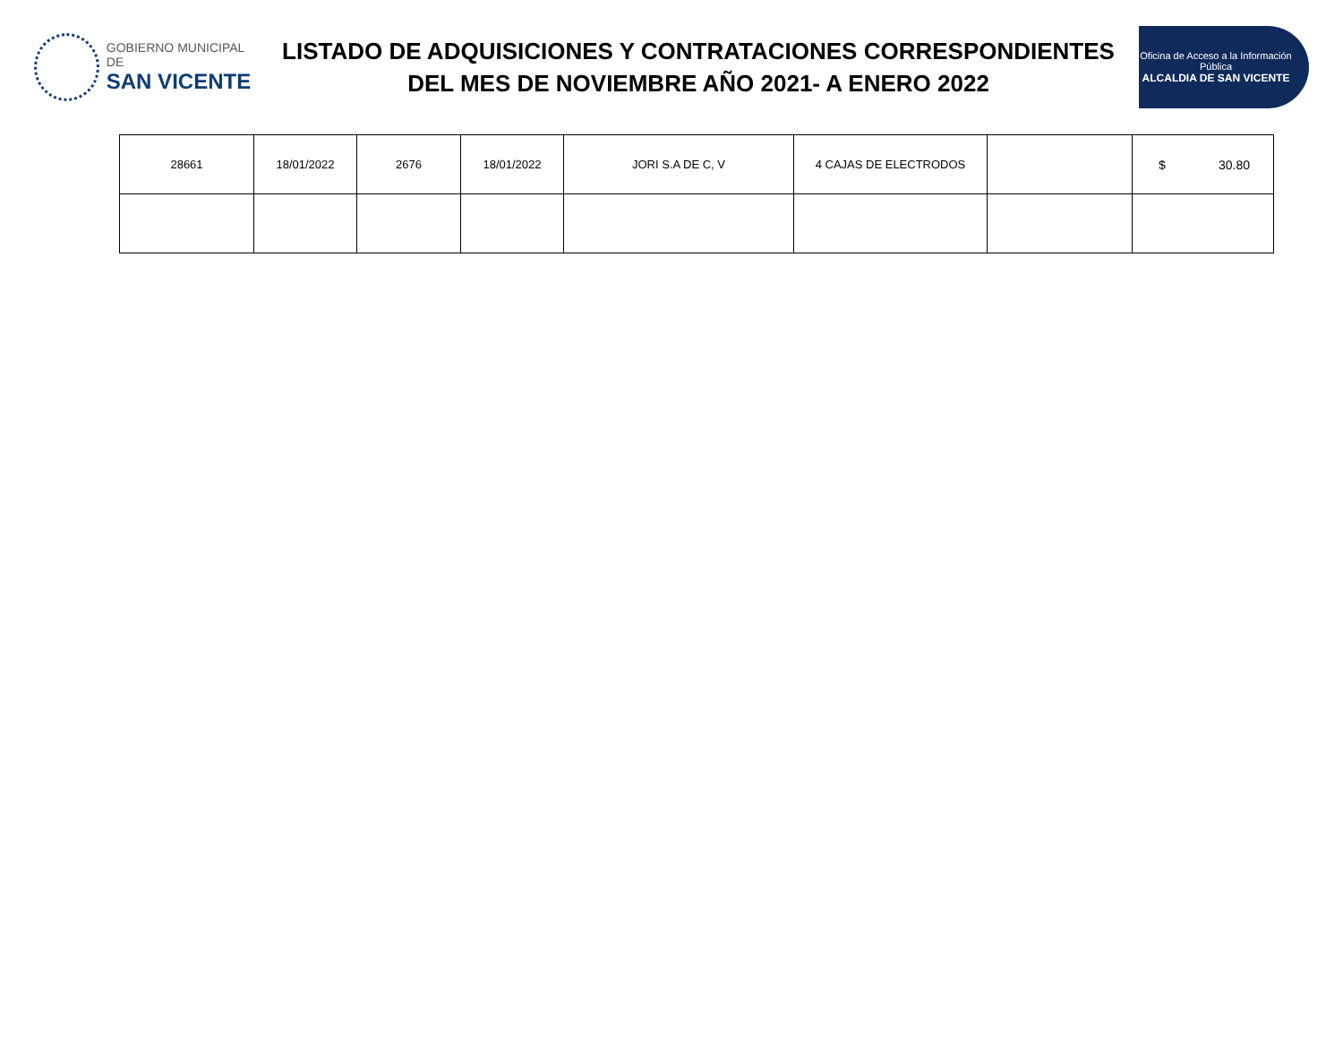GOBIERNO MUNICIPAL DE
SAN VICENTE
LISTADO DE ADQUISICIONES Y CONTRATACIONES CORRESPONDIENTES
DEL MES DE NOVIEMBRE AÑO 2021- A ENERO 2022
Oficina de Acceso a la Información Pública
ALCALDIA DE SAN VICENTE
| 28661 | 18/01/2022 | 2676 | 18/01/2022 | JORI S.A DE C, V | 4 CAJAS DE ELECTRODOS | | $ 30.80 |